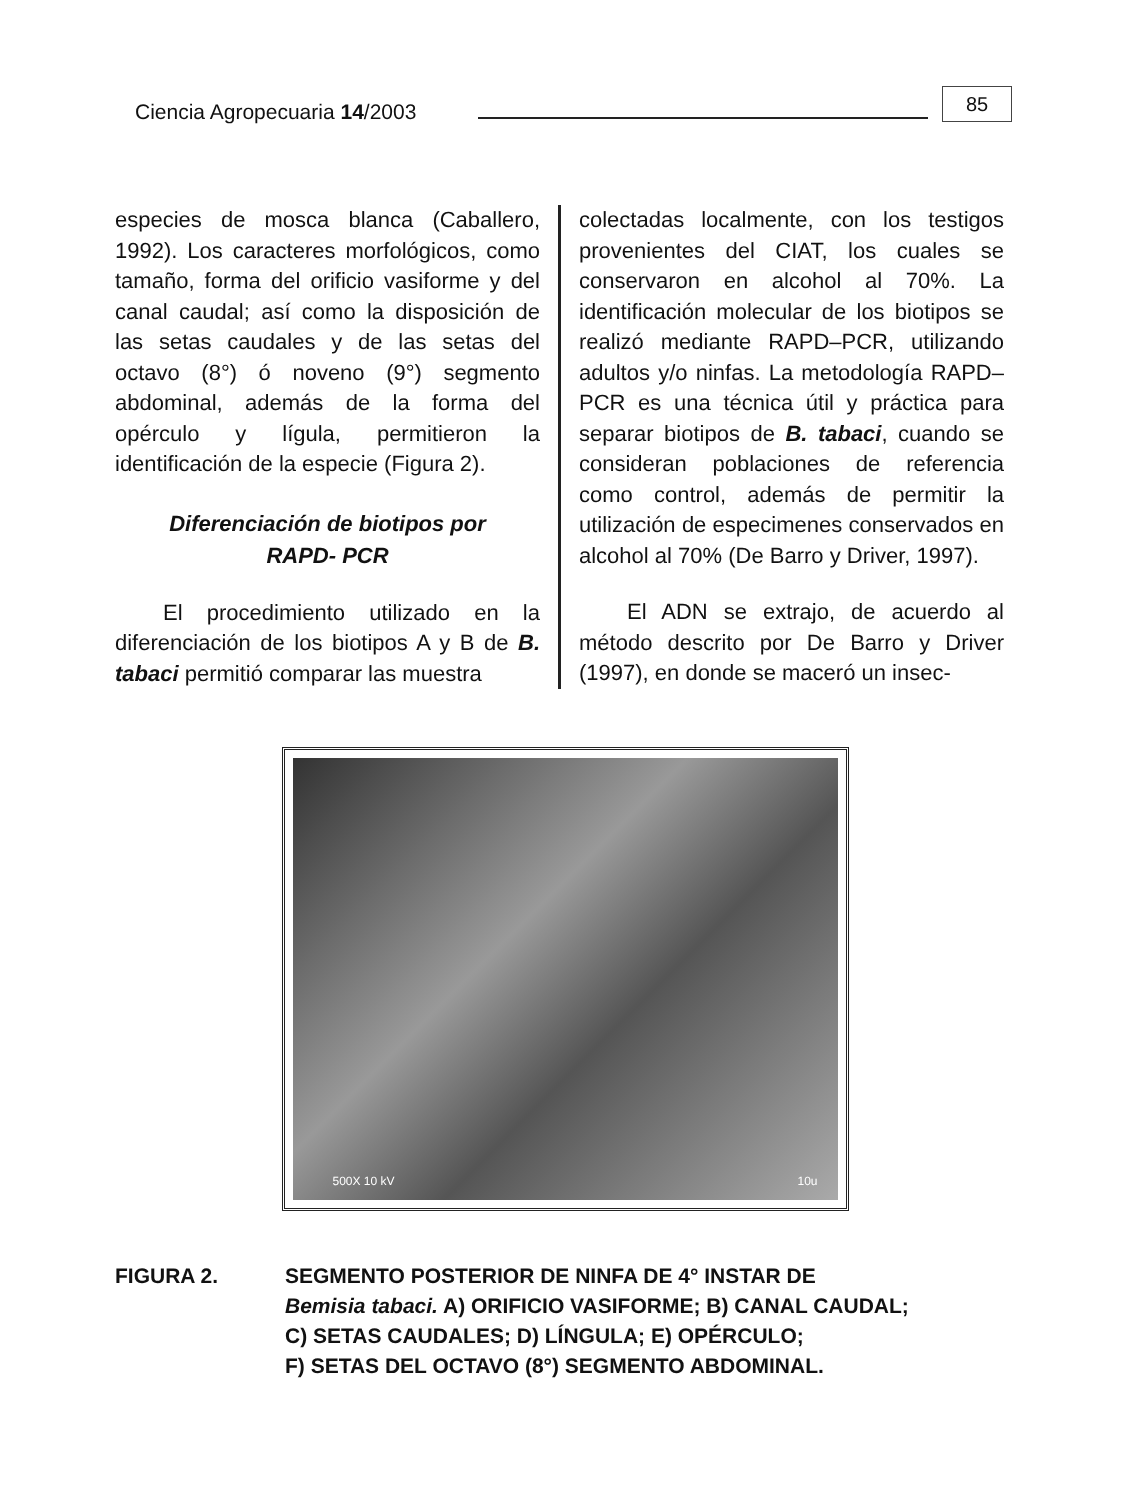Ciencia Agropecuaria 14/2003
85
especies de mosca blanca (Caballero, 1992). Los caracteres morfológicos, como tamaño, forma del orificio vasiforme y del canal caudal; así como la disposición de las setas caudales y de las setas del octavo (8°) ó noveno (9°) segmento abdominal, además de la forma del opérculo y lígula, permitieron la identificación de la especie (Figura 2).
Diferenciación de biotipos por
RAPD- PCR
El procedimiento utilizado en la diferenciación de los biotipos A y B de B. tabaci permitió comparar las muestra
colectadas localmente, con los testigos provenientes del CIAT, los cuales se conservaron en alcohol al 70%. La identificación molecular de los biotipos se realizó mediante RAPD–PCR, utilizando adultos y/o ninfas. La metodología RAPD–PCR es una técnica útil y práctica para separar biotipos de B. tabaci, cuando se consideran poblaciones de referencia como control, además de permitir la utilización de especimenes conservados en alcohol al 70% (De Barro y Driver, 1997).
El ADN se extrajo, de acuerdo al método descrito por De Barro y Driver (1997), en donde se maceró un insec-
500X 10 kV 10u
FIGURA 2. SEGMENTO POSTERIOR DE NINFA DE 4° INSTAR DE
Bemisia tabaci. A) ORIFICIO VASIFORME; B) CANAL CAUDAL;
C) SETAS CAUDALES; D) LÍNGULA; E) OPÉRCULO;
F) SETAS DEL OCTAVO (8°) SEGMENTO ABDOMINAL.